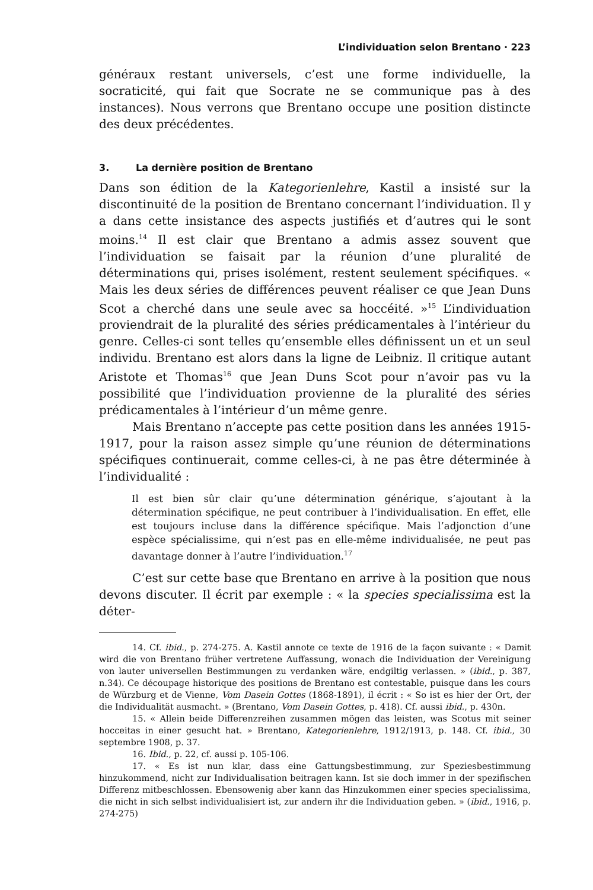L’individuation selon Brentano · 223
généraux restant universels, c’est une forme individuelle, la socraticité, qui fait que Socrate ne se communique pas à des instances). Nous verrons que Brentano occupe une position distincte des deux précédentes.
3. La dernière position de Brentano
Dans son édition de la Kategorienlehre, Kastil a insisté sur la discontinuité de la position de Brentano concernant l’individuation. Il y a dans cette insistance des aspects justifiés et d’autres qui le sont moins.<sup>14</sup> Il est clair que Brentano a admis assez souvent que l’individuation se faisait par la réunion d’une pluralité de déterminations qui, prises isolément, restent seulement spécifiques. « Mais les deux séries de différences peuvent réaliser ce que Jean Duns Scot a cherché dans une seule avec sa hoccéité. »<sup>15</sup> L’individuation proviendrait de la pluralité des séries prédicamentales à l’intérieur du genre. Celles-ci sont telles qu’ensemble elles définissent un et un seul individu. Brentano est alors dans la ligne de Leibniz. Il critique autant Aristote et Thomas<sup>16</sup> que Jean Duns Scot pour n’avoir pas vu la possibilité que l’individuation provienne de la pluralité des séries prédicamentales à l’intérieur d’un même genre.
Mais Brentano n’accepte pas cette position dans les années 1915-1917, pour la raison assez simple qu’une réunion de déterminations spécifiques continuerait, comme celles-ci, à ne pas être déterminée à l’individualité :
Il est bien sûr clair qu’une détermination générique, s’ajoutant à la détermination spécifique, ne peut contribuer à l’individualisation. En effet, elle est toujours incluse dans la différence spécifique. Mais l’adjonction d’une espèce spécialissime, qui n’est pas en elle-même individualisée, ne peut pas davantage donner à l’autre l’individuation.<sup>17</sup>
C’est sur cette base que Brentano en arrive à la position que nous devons discuter. Il écrit par exemple : « la species specialissima est la déter-
14. Cf. ibid., p. 274-275. A. Kastil annote ce texte de 1916 de la façon suivante : « Damit wird die von Brentano früher vertretene Auffassung, wonach die Individuation der Vereinigung von lauter universellen Bestimmungen zu verdanken wäre, endgiltig verlassen. » (ibid., p. 387, n.34). Ce découpage historique des positions de Brentano est contestable, puisque dans les cours de Würzburg et de Vienne, Vom Dasein Gottes (1868-1891), il écrit : « So ist es hier der Ort, der die Individualität ausmacht. » (Brentano, Vom Dasein Gottes, p. 418). Cf. aussi ibid., p. 430n.
15. « Allein beide Differenzreihen zusammen mögen das leisten, was Scotus mit seiner hocceitas in einer gesucht hat. » Brentano, Kategorienlehre, 1912/1913, p. 148. Cf. ibid., 30 septembre 1908, p. 37.
16. Ibid., p. 22, cf. aussi p. 105-106.
17. « Es ist nun klar, dass eine Gattungsbestimmung, zur Speziesbestimmung hinzukommend, nicht zur Individualisation beitragen kann. Ist sie doch immer in der spezifischen Differenz mitbeschlossen. Ebensowenig aber kann das Hinzukommen einer species specialissima, die nicht in sich selbst individualisiert ist, zur andern ihr die Individuation geben. » (ibid., 1916, p. 274-275)